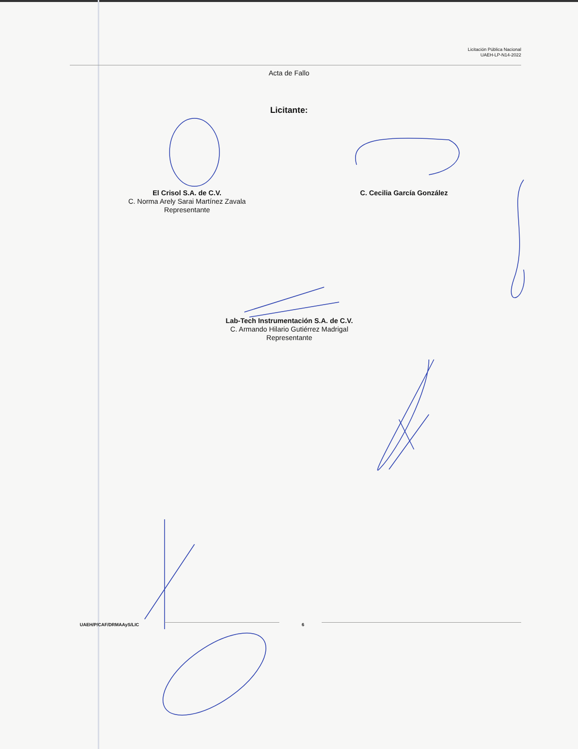Licitación Pública Nacional
UAEH-LP-N14-2022
Acta de Fallo
Licitante:
El Crisol S.A. de C.V.
C. Norma Arely Sarai Martínez Zavala
Representante
C. Cecilia García González
Lab-Tech Instrumentación S.A. de C.V.
C. Armando Hilario Gutiérrez Madrigal
Representante
UAEH/P/CAF/DRMAAyS/LIC 6